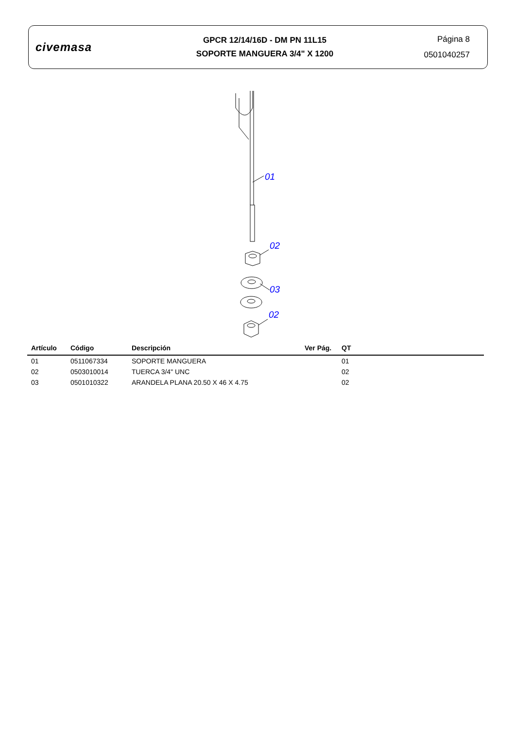civemasa
GPCR 12/14/16D - DM PN 11L15
SOPORTE MANGUERA 3/4" X 1200
Página 8
0501040257
01
02
03
02
| Artículo | Código | Descripción | Ver Pág. | QT |
| --- | --- | --- | --- | --- |
| 01 | 0511067334 | SOPORTE MANGUERA | | 01 |
| 02 | 0503010014 | TUERCA 3/4" UNC | | 02 |
| 03 | 0501010322 | ARANDELA PLANA 20.50 X 46 X 4.75 | | 02 |